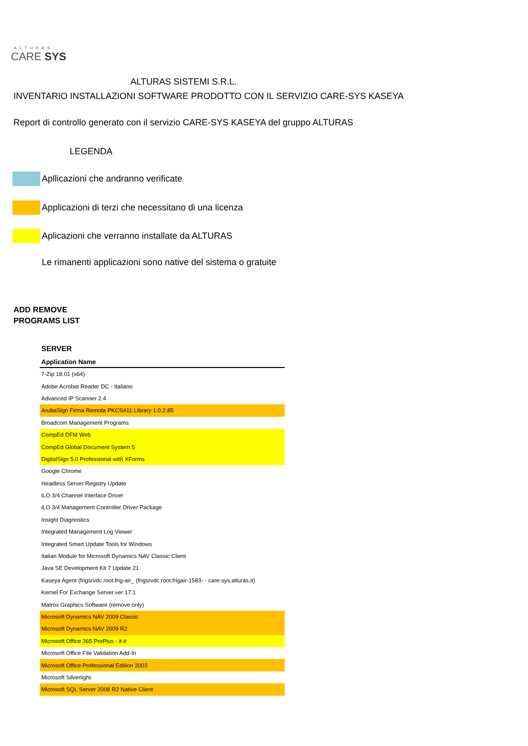ALTURAS
CARE SYS
ALTURAS SISTEMI S.R.L.
INVENTARIO INSTALLAZIONI SOFTWARE PRODOTTO CON IL SERVIZIO CARE-SYS KASEYA
Report di controllo generato con il servizio CARE-SYS KASEYA del gruppo ALTURAS
LEGENDA
Apllicazioni che andranno verificate
Applicazioni di terzi che necessitano di una licenza
Aplicazioni che verranno installate da ALTURAS
Le rimanenti applicazioni sono native del sistema o gratuite
ADD REMOVE
PROGRAMS LIST
SERVER
| Application Name |
| --- |
| 7-Zip 18.01 (x64) |
| Adobe Acrobat Reader DC - Italiano |
| Advanced IP Scanner 2.4 |
| ArubaSign Firma Remota PKCS#11 Library 1.0.2.85 |
| Broadcom Management Programs |
| CompEd DFM Web |
| CompEd Global Document System 5 |
| DigitalSign 5.0 Professional with XForms |
| Google Chrome |
| Headless Server Registry Update |
| iLO 3/4 Channel Interface Driver |
| iLO 3/4 Management Controller Driver Package |
| Insight Diagnostics |
| Integrated Management Log Viewer |
| Integrated Smart Update Tools for Windows |
| Italian Module for Microsoft Dynamics NAV Classic Client |
| Java SE Development Kit 7 Update 21 |
| Kaseya Agent (frigsrvdc.root.frig-air_ (frigsrvdc.root.frigair-1583- - care-sys.alturas.it) |
| Kernel For Exchange Server ver 17.1 |
| Matrox Graphics Software (remove only) |
| Microsoft Dynamics NAV 2009 Classic |
| Microsoft Dynamics NAV 2009 R2 |
| Microsoft Office 365 ProPlus - it-it |
| Microsoft Office File Validation Add-In |
| Microsoft Office Professional Edition 2003 |
| Microsoft Silverlight |
| Microsoft SQL Server 2008 R2 Native Client |